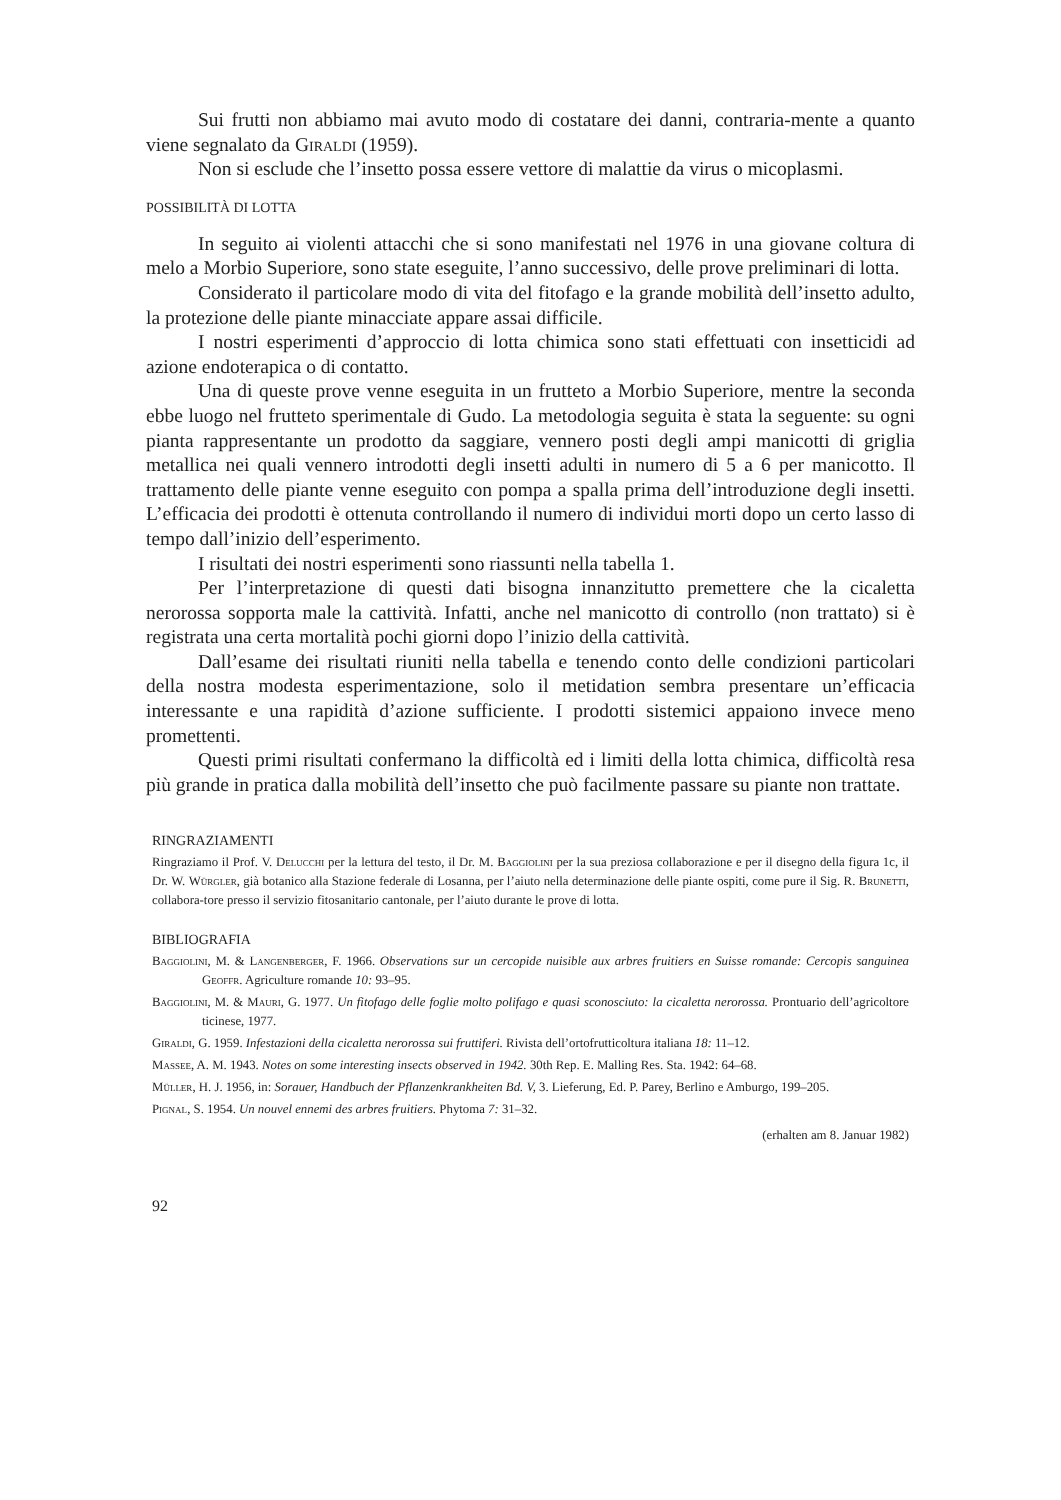Sui frutti non abbiamo mai avuto modo di costatare dei danni, contraria-mente a quanto viene segnalato da Giraldi (1959).
Non si esclude che l’insetto possa essere vettore di malattie da virus o micoplasmi.
POSSIBILITÀ DI LOTTA
In seguito ai violenti attacchi che si sono manifestati nel 1976 in una giovane coltura di melo a Morbio Superiore, sono state eseguite, l’anno successivo, delle prove preliminari di lotta.
Considerato il particolare modo di vita del fitofago e la grande mobilità dell’insetto adulto, la protezione delle piante minacciate appare assai difficile.
I nostri esperimenti d’approccio di lotta chimica sono stati effettuati con insetticidi ad azione endoterapica o di contatto.
Una di queste prove venne eseguita in un frutteto a Morbio Superiore, mentre la seconda ebbe luogo nel frutteto sperimentale di Gudo. La metodologia seguita è stata la seguente: su ogni pianta rappresentante un prodotto da saggiare, vennero posti degli ampi manicotti di griglia metallica nei quali vennero introdotti degli insetti adulti in numero di 5 a 6 per manicotto. Il trattamento delle piante venne eseguito con pompa a spalla prima dell’introduzione degli insetti. L’efficacia dei prodotti è ottenuta controllando il numero di individui morti dopo un certo lasso di tempo dall’inizio dell’esperimento.
I risultati dei nostri esperimenti sono riassunti nella tabella 1.
Per l’interpretazione di questi dati bisogna innanzitutto premettere che la cicaletta nerorossa sopporta male la cattività. Infatti, anche nel manicotto di controllo (non trattato) si è registrata una certa mortalità pochi giorni dopo l’inizio della cattività.
Dall’esame dei risultati riuniti nella tabella e tenendo conto delle condizioni particolari della nostra modesta esperimentazione, solo il metidation sembra presentare un’efficacia interessante e una rapidità d’azione sufficiente. I prodotti sistemici appaiono invece meno promettenti.
Questi primi risultati confermano la difficoltà ed i limiti della lotta chimica, difficoltà resa più grande in pratica dalla mobilità dell’insetto che può facilmente passare su piante non trattate.
RINGRAZIAMENTI
Ringraziamo il Prof. V. Delucchi per la lettura del testo, il Dr. M. Baggiolini per la sua preziosa collaborazione e per il disegno della figura 1c, il Dr. W. Würgler, già botanico alla Stazione federale di Losanna, per l’aiuto nella determinazione delle piante ospiti, come pure il Sig. R. Brunetti, collabora-tore presso il servizio fitosanitario cantonale, per l’aiuto durante le prove di lotta.
BIBLIOGRAFIA
Baggiolini, M. & Langenberger, F. 1966. Observations sur un cercopide nuisible aux arbres fruitiers en Suisse romande: Cercopis sanguinea Geoffr. Agriculture romande 10: 93–95.
Baggiolini, M. & Mauri, G. 1977. Un fitofago delle foglie molto polifago e quasi sconosciuto: la cicaletta nerorossa. Prontuario dell’agricoltore ticinese, 1977.
Giraldi, G. 1959. Infestazioni della cicaletta nerorossa sui fruttiferi. Rivista dell’ortofrutticoltura italiana 18: 11–12.
Massee, A. M. 1943. Notes on some interesting insects observed in 1942. 30th Rep. E. Malling Res. Sta. 1942: 64–68.
Müller, H. J. 1956, in: Sorauer, Handbuch der Pflanzenkrankheiten Bd. V, 3. Lieferung, Ed. P. Parey, Berlino e Amburgo, 199–205.
Pignal, S. 1954. Un nouvel ennemi des arbres fruitiers. Phytoma 7: 31–32.
(erhalten am 8. Januar 1982)
92